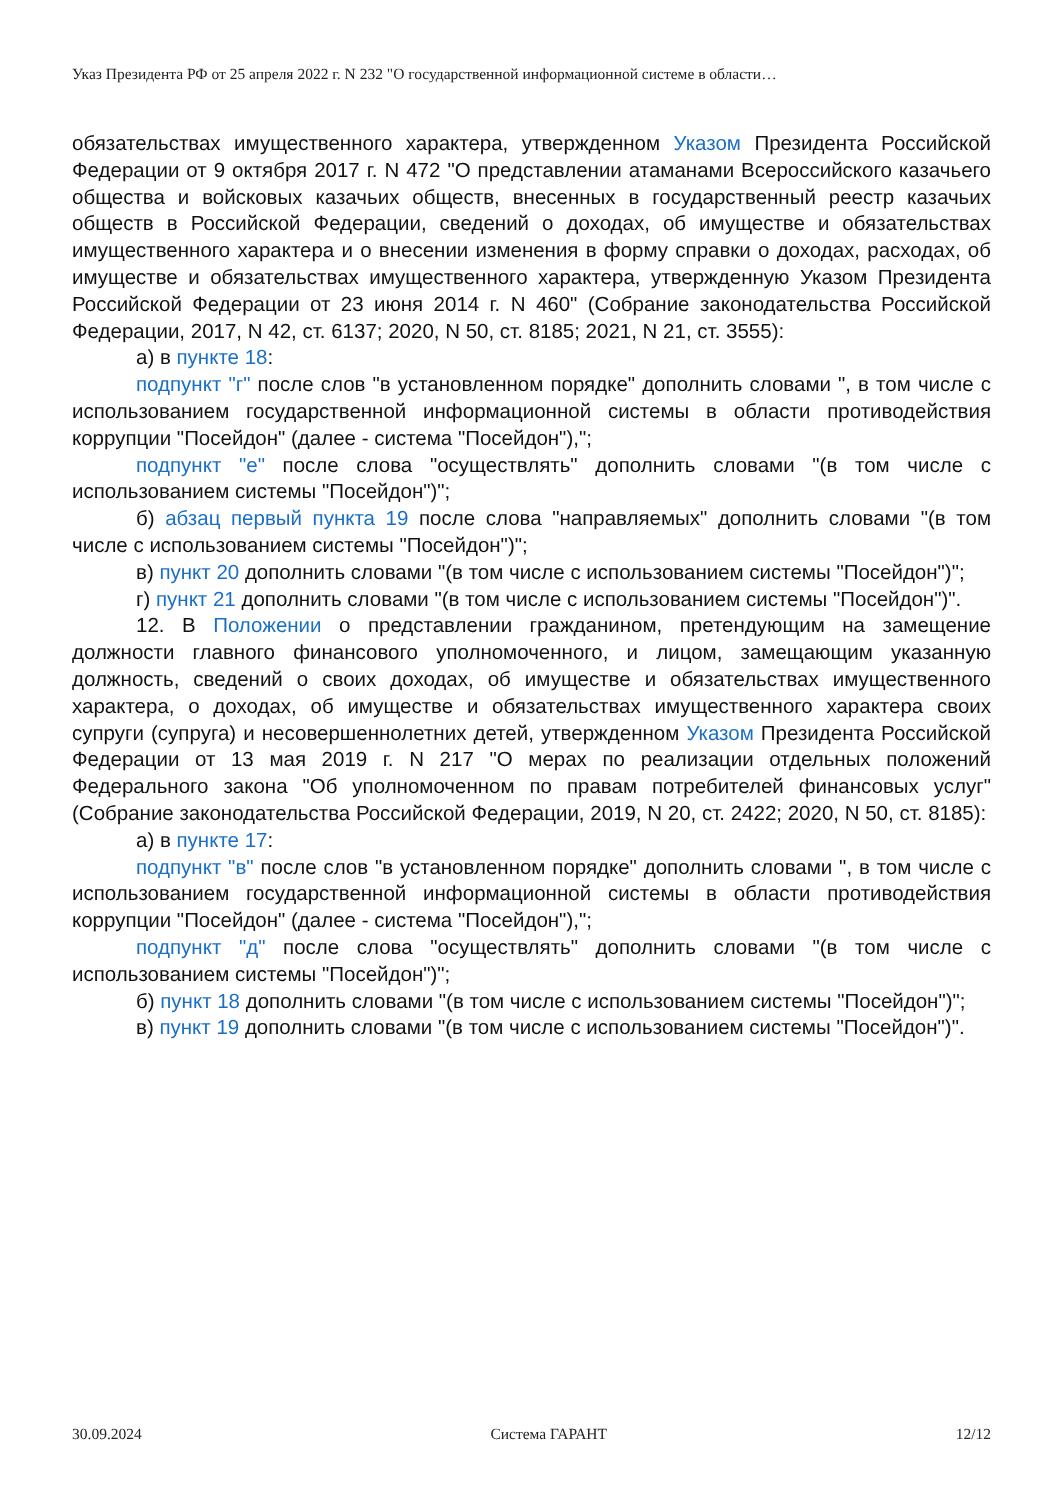Указ Президента РФ от 25 апреля 2022 г. N 232 "О государственной информационной системе в области…
обязательствах имущественного характера, утвержденном Указом Президента Российской Федерации от 9 октября 2017 г. N 472 "О представлении атаманами Всероссийского казачьего общества и войсковых казачьих обществ, внесенных в государственный реестр казачьих обществ в Российской Федерации, сведений о доходах, об имуществе и обязательствах имущественного характера и о внесении изменения в форму справки о доходах, расходах, об имуществе и обязательствах имущественного характера, утвержденную Указом Президента Российской Федерации от 23 июня 2014 г. N 460" (Собрание законодательства Российской Федерации, 2017, N 42, ст. 6137; 2020, N 50, ст. 8185; 2021, N 21, ст. 3555):
а) в пункте 18:
подпункт "г" после слов "в установленном порядке" дополнить словами ", в том числе с использованием государственной информационной системы в области противодействия коррупции "Посейдон" (далее - система "Посейдон"),";
подпункт "е" после слова "осуществлять" дополнить словами "(в том числе с использованием системы "Посейдон")";
б) абзац первый пункта 19 после слова "направляемых" дополнить словами "(в том числе с использованием системы "Посейдон")";
в) пункт 20 дополнить словами "(в том числе с использованием системы "Посейдон")";
г) пункт 21 дополнить словами "(в том числе с использованием системы "Посейдон")".
12. В Положении о представлении гражданином, претендующим на замещение должности главного финансового уполномоченного, и лицом, замещающим указанную должность, сведений о своих доходах, об имуществе и обязательствах имущественного характера, о доходах, об имуществе и обязательствах имущественного характера своих супруги (супруга) и несовершеннолетних детей, утвержденном Указом Президента Российской Федерации от 13 мая 2019 г. N 217 "О мерах по реализации отдельных положений Федерального закона "Об уполномоченном по правам потребителей финансовых услуг" (Собрание законодательства Российской Федерации, 2019, N 20, ст. 2422; 2020, N 50, ст. 8185):
а) в пункте 17:
подпункт "в" после слов "в установленном порядке" дополнить словами ", в том числе с использованием государственной информационной системы в области противодействия коррупции "Посейдон" (далее - система "Посейдон"),";
подпункт "д" после слова "осуществлять" дополнить словами "(в том числе с использованием системы "Посейдон")";
б) пункт 18 дополнить словами "(в том числе с использованием системы "Посейдон")";
в) пункт 19 дополнить словами "(в том числе с использованием системы "Посейдон")".
30.09.2024 Система ГАРАНТ 12/12